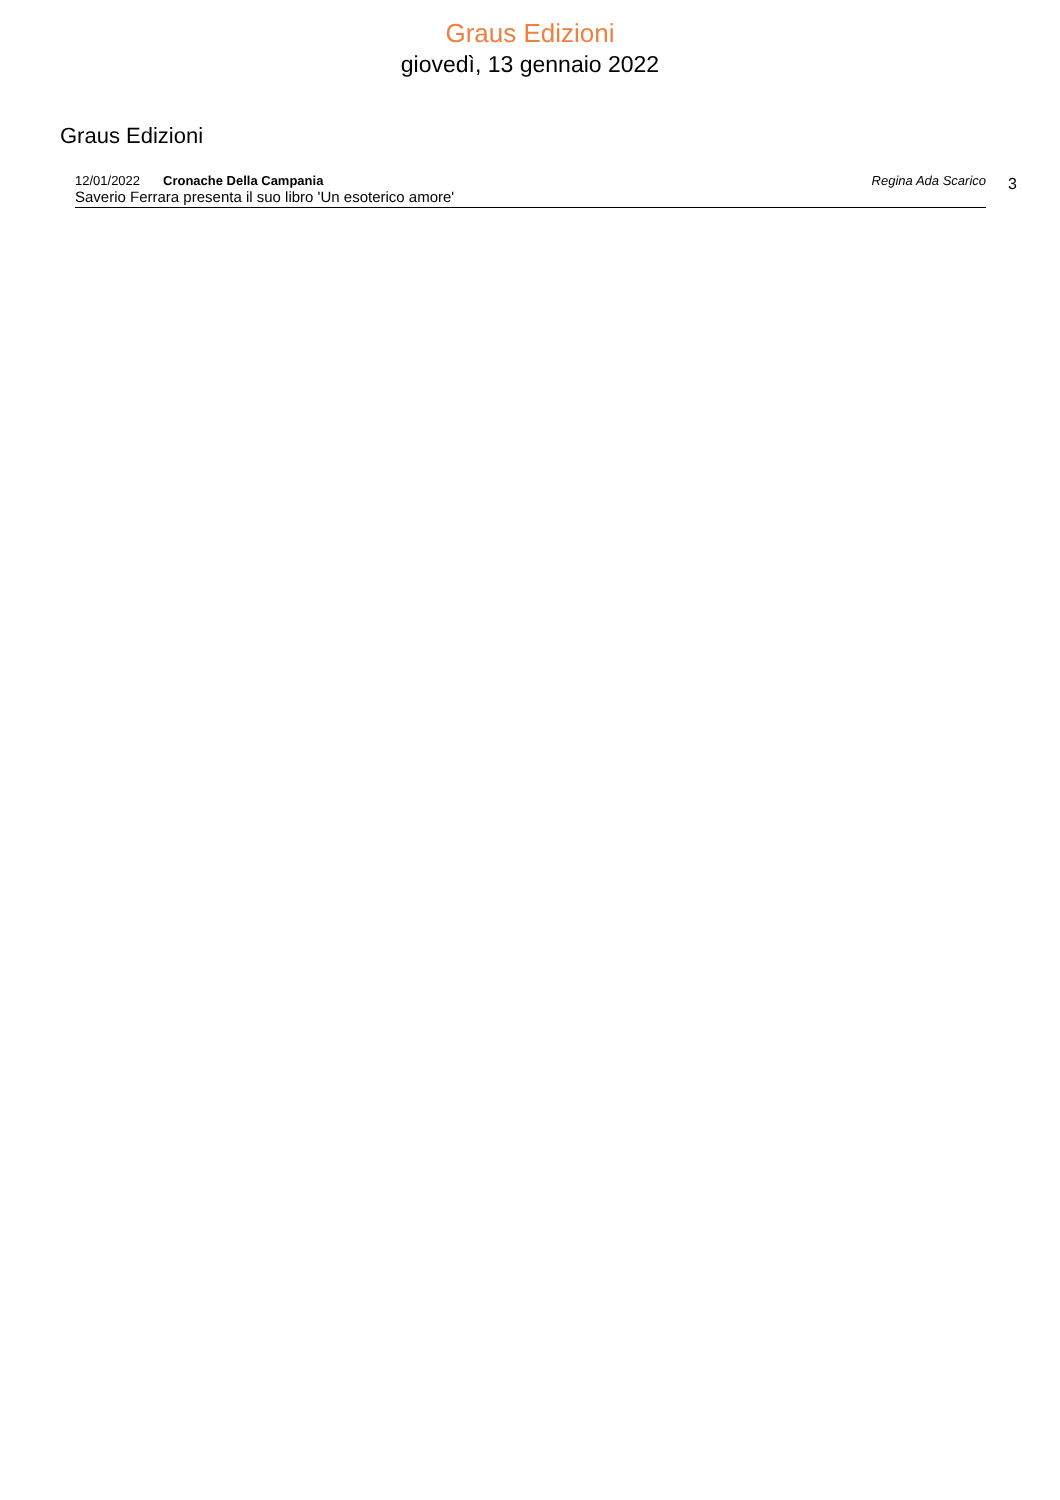Graus Edizioni
giovedì, 13 gennaio 2022
Graus Edizioni
12/01/2022 Cronache Della Campania Regina Ada Scarico
Saverio Ferrara presenta il suo libro 'Un esoterico amore'
3